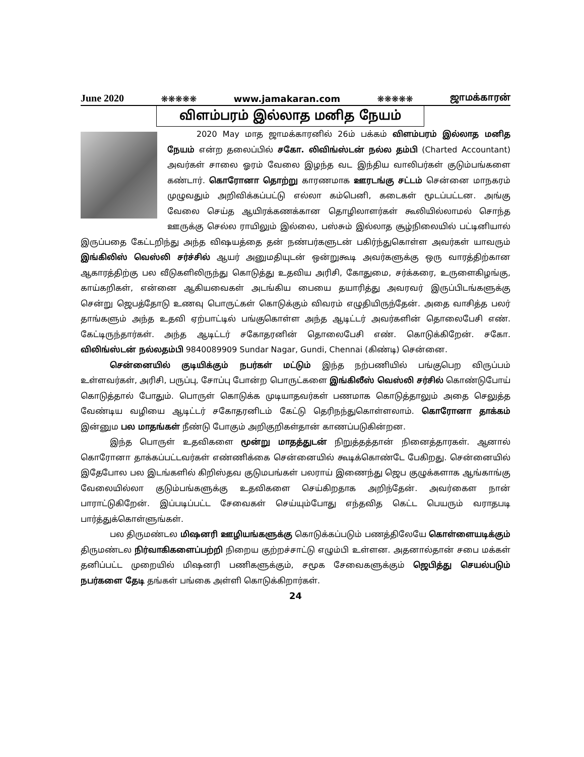June 2020 ❋❋❋❋❋ www.jamakaran.com ❋❋❋❋❋ ஜாமக்காரன்
விளம்பரம் இல்லாத மனித நேயம்
2020 May மாத ஜாமக்காரனில் 26ம் பக்கம் விளம்பரம் இல்லாத மனித நேயம் என்ற தலைப்பில் சகோ. லிவிங்ஸ்டன் நல்ல தம்பி (Charted Accountant) அவர்கள் சாலை ஓரம் வேலை இழந்த வட இந்திய வாலிபர்கள் குடும்பங்களை கண்டார். கொரோனா தொற்று காரணமாக ஊரடங்கு சட்டம் சென்னை மாநகரம் முழுவதும் அறிவிக்கப்பட்டு எல்லா கம்பெனி, கடைகள் மூடப்பட்டன. அங்கு வேலை செய்த ஆயிரக்கணக்கான தொழிலாளர்கள் கூலியில்லாமல் சொந்த ஊருக்கு செல்ல ராயிலும் இல்லை, பஸ்சும் இல்லாத சூழ்நிலையில் பட்டினியால் இருப்பதை கேட்டறிந்து அந்த விஷயத்தை தன் நண்பர்களுடன் பகிர்ந்துகொள்ள அவர்கள் யாவரும் இங்கிலிஸ் வெஸ்லி சர்ச்சில் ஆயர் அனுமதியுடன் ஒன்றுகூடி அவர்களுக்கு ஒரு வாரத்திற்கான ஆகாரத்திற்கு பல வீடுகளிலிருந்து கொடுத்து உதவிய அரிசி, கோதுமை, சர்க்கரை, உருளைகிழங்கு, காய்கறிகள், என்னை ஆகியவைகள் அடங்கிய பையை தயாரித்து அவரவர் இருப்பிடங்களுக்கு சென்று ஜெபத்தோடு உணவு பொருட்கள் கொடுக்கும் விவரம் எழுதியிருந்தேன். அதை வாசித்த பலர் தாங்களும் அந்த உதவி ஏற்பாட்டில் பங்குகொள்ள அந்த ஆடிட்டர் அவர்களின் தொலைபேசி எண். கேட்டிருந்தார்கள். அந்த ஆடிட்டர் சகோதரனின் தொலைபேசி எண். கொடுக்கிறேன். சகோ. விலிங்ஸ்டன் நல்லதம்பி 9840089909 Sundar Nagar, Gundi, Chennai (கிண்டி) சென்னை.
சென்னையில் குடியிக்கும் நபர்கள் மட்டும் இந்த நற்பணியில் பங்குபெற விருப்பம் உள்ளவர்கள், அரிசி, பருப்பு, சோப்பு போன்ற பொருட்களை இங்கிலீஸ் வெஸ்லி சர்சில் கொண்டுபோய் கொடுத்தால் போதும். பொருள் கொடுக்க முடியாதவர்கள் பணமாக கொடுத்தாலும் அதை செலுத்த வேண்டிய வழியை ஆடிட்டர் சகோதரனிடம் கேட்டு தெரிநந்துகொள்ளலாம். கொரோனா தாக்கம் இன்னும பல மாதங்கள் நீண்டு போகும் அறிகுறிகள்தான் காணப்படுகின்றன.
இந்த பொருள் உதவிகளை மூன்று மாதத்துடன் நிறுத்தத்தான் நினைத்தாரகள். ஆனால் கொரோனா தாக்கப்பட்டவர்கள் எண்ணிக்கை சென்னையில் கூடிக்கொண்டே பேகிறது. சென்னையில் இதேபோல பல இடங்களில் கிறிஸ்தவ குடுமபங்கள் பலராய் இணைந்து ஜெப குழுக்களாக ஆங்காங்கு வேலையில்லா குடும்பங்களுக்கு உதவிகளை செய்கிறதாக அறிந்தேன். அவர்கைள நான் பாராட்டுகிறேன். இப்படிப்பட்ட சேவைகள் செய்யும்போது எந்தவித கெட்ட பெயரும் வராதபடி பார்த்துக்கொள்ளுங்கள்.
பல திருமண்டல மிஷனரி ஊழியங்களுக்கு கொடுக்கப்படும் பணத்திலேயே கொள்ளையடிக்கும் திருமண்டல நிர்வாகிகளைப்பற்றி நிறைய குற்றச்சாட்டு எழும்பி உள்ளன. அதனால்தான் சபை மக்கள் தனிப்பட்ட முறையில் மிஷனரி பணிகளுக்கும், சமூக சேவைகளுக்கும் ஜெபித்து செயல்படும் நபர்களை தேடி தங்கள் பங்கை அள்ளி கொடுக்கிறார்கள்.
24